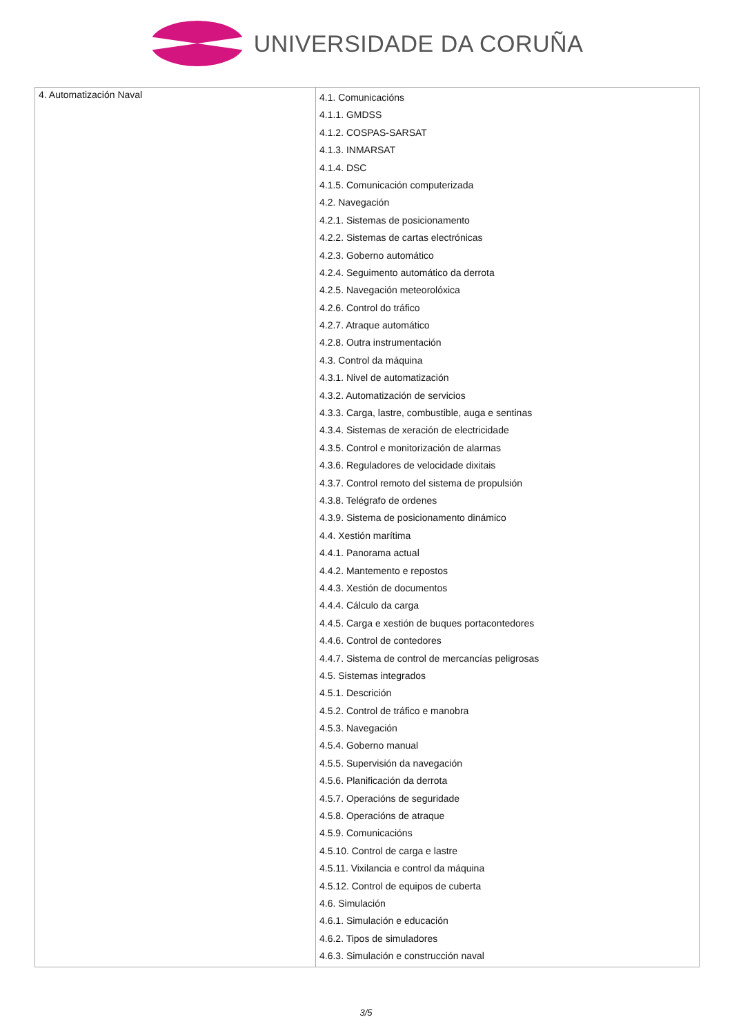UNIVERSIDADE DA CORUÑA
| 4. Automatización Naval | 4.1. Comunicacións 4.1.1. GMDSS 4.1.2. COSPAS-SARSAT 4.1.3. INMARSAT 4.1.4. DSC 4.1.5. Comunicación computerizada 4.2. Navegación 4.2.1. Sistemas de posicionamento 4.2.2. Sistemas de cartas electrónicas 4.2.3. Goberno automático 4.2.4. Seguimento automático da derrota 4.2.5. Navegación meteorolóxica 4.2.6. Control do tráfico 4.2.7. Atraque automático 4.2.8. Outra instrumentación 4.3. Control da máquina 4.3.1. Nivel de automatización 4.3.2. Automatización de servicios 4.3.3. Carga, lastre, combustible, auga e sentinas 4.3.4. Sistemas de xeración de electricidade 4.3.5. Control e monitorización de alarmas 4.3.6. Reguladores de velocidade dixitais 4.3.7. Control remoto del sistema de propulsión 4.3.8. Telégrafo de ordenes 4.3.9. Sistema de posicionamento dinámico 4.4. Xestión marítima 4.4.1. Panorama actual 4.4.2. Mantemento e repostos 4.4.3. Xestión de documentos 4.4.4. Cálculo da carga 4.4.5. Carga e xestión de buques portacontedores 4.4.6. Control de contedores 4.4.7. Sistema de control de mercancías peligrosas 4.5. Sistemas integrados 4.5.1. Descrición 4.5.2. Control de tráfico e manobra 4.5.3. Navegación 4.5.4. Goberno manual 4.5.5. Supervisión da navegación 4.5.6. Planificación da derrota 4.5.7. Operacións de seguridade 4.5.8. Operacións de atraque 4.5.9. Comunicacións 4.5.10. Control de carga e lastre 4.5.11. Vixilancia e control da máquina 4.5.12. Control de equipos de cuberta 4.6. Simulación 4.6.1. Simulación e educación 4.6.2. Tipos de simuladores 4.6.3. Simulación e construcción naval |
3/5